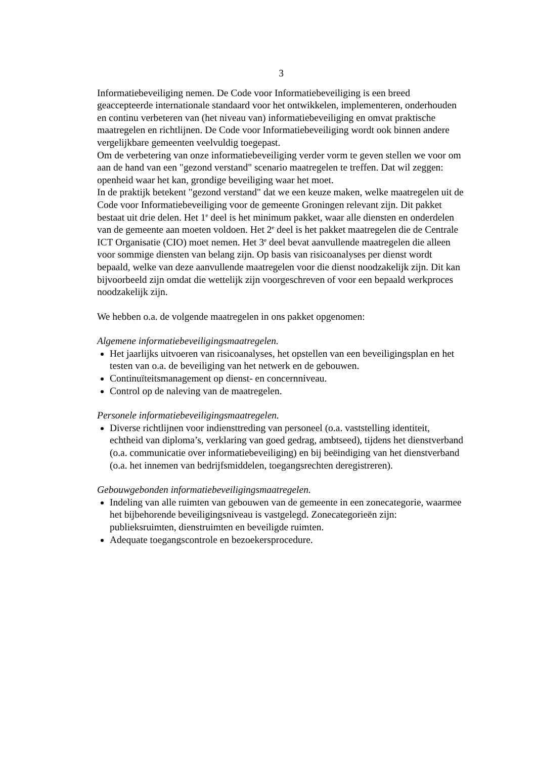3
Informatiebeveiliging nemen. De Code voor Informatiebeveiliging is een breed geaccepteerde internationale standaard voor het ontwikkelen, implementeren, onderhouden en continu verbeteren van (het niveau van) informatiebeveiliging en omvat praktische maatregelen en richtlijnen. De Code voor Informatiebeveiliging wordt ook binnen andere vergelijkbare gemeenten veelvuldig toegepast.
Om de verbetering van onze informatiebeveiliging verder vorm te geven stellen we voor om aan de hand van een "gezond verstand" scenario maatregelen te treffen. Dat wil zeggen: openheid waar het kan, grondige beveiliging waar het moet.
In de praktijk betekent "gezond verstand" dat we een keuze maken, welke maatregelen uit de Code voor Informatiebeveiliging voor de gemeente Groningen relevant zijn. Dit pakket bestaat uit drie delen. Het 1<sup>e</sup> deel is het minimum pakket, waar alle diensten en onderdelen van de gemeente aan moeten voldoen. Het 2<sup>e</sup> deel is het pakket maatregelen die de Centrale ICT Organisatie (CIO) moet nemen. Het 3<sup>e</sup> deel bevat aanvullende maatregelen die alleen voor sommige diensten van belang zijn. Op basis van risicoanalyses per dienst wordt bepaald, welke van deze aanvullende maatregelen voor die dienst noodzakelijk zijn. Dit kan bijvoorbeeld zijn omdat die wettelijk zijn voorgeschreven of voor een bepaald werkproces noodzakelijk zijn.
We hebben o.a. de volgende maatregelen in ons pakket opgenomen:
Algemene informatiebeveiligingsmaatregelen.
Het jaarlijks uitvoeren van risicoanalyses, het opstellen van een beveiligingsplan en het testen van o.a. de beveiliging van het netwerk en de gebouwen.
Continuïteitsmanagement op dienst- en concernniveau.
Control op de naleving van de maatregelen.
Personele informatiebeveiligingsmaatregelen.
Diverse richtlijnen voor indiensttreding van personeel (o.a. vaststelling identiteit, echtheid van diploma’s, verklaring van goed gedrag, ambtseed), tijdens het dienstverband (o.a. communicatie over informatiebeveiliging) en bij beëindiging van het dienstverband (o.a. het innemen van bedrijfsmiddelen, toegangsrechten deregistreren).
Gebouwgebonden informatiebeveiligingsmaatregelen.
Indeling van alle ruimten van gebouwen van de gemeente in een zonecategorie, waarmee het bijbehorende beveiligingsniveau is vastgelegd. Zonecategorieën zijn: publieksruimten, dienstruimten en beveiligde ruimten.
Adequate toegangscontrole en bezoekersprocedure.